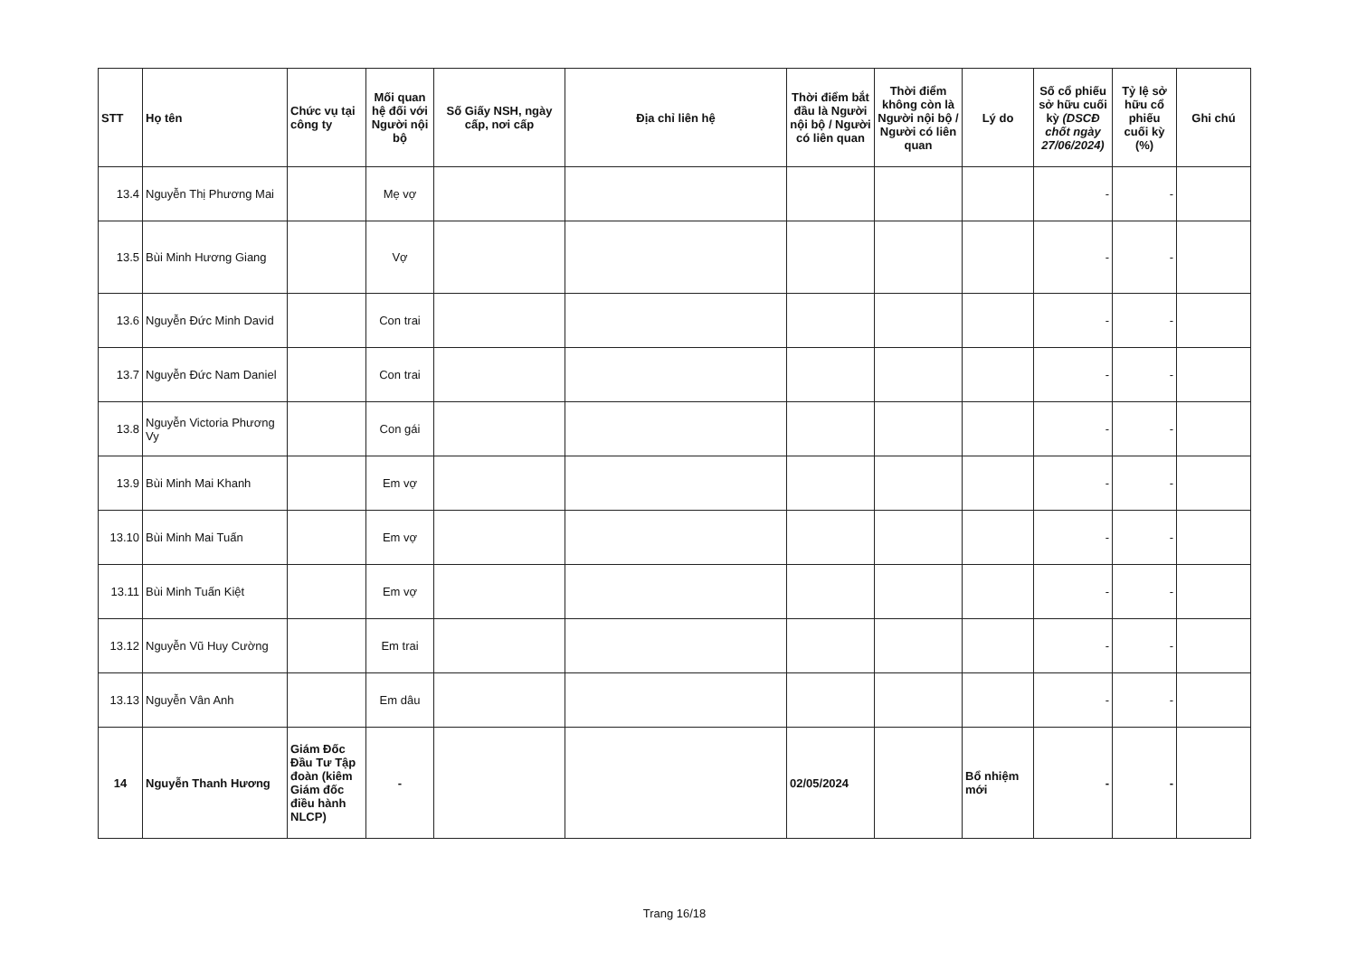| STT | Họ tên | Chức vụ tại công ty | Mối quan hệ đối với Người nội bộ | Số Giấy NSH, ngày cấp, nơi cấp | Địa chỉ liên hệ | Thời điểm bắt đầu là Người nội bộ / Người có liên quan | Thời điểm không còn là Người nội bộ / Người có liên quan | Lý do | Số cổ phiếu sở hữu cuối kỳ (DSCĐ chốt ngày 27/06/2024) | Tỷ lệ sở hữu cổ phiếu cuối kỳ (%) | Ghi chú |
| --- | --- | --- | --- | --- | --- | --- | --- | --- | --- | --- | --- |
| 13.4 | Nguyễn Thị Phương Mai | | Mẹ vợ | | | | | | - | - | |
| 13.5 | Bùi Minh Hương Giang | | Vợ | | | | | | - | - | |
| 13.6 | Nguyễn Đức Minh David | | Con trai | | | | | | - | - | |
| 13.7 | Nguyễn Đức Nam Daniel | | Con trai | | | | | | - | - | |
| 13.8 | Nguyễn Victoria Phương Vy | | Con gái | | | | | | - | - | |
| 13.9 | Bùi Minh Mai Khanh | | Em vợ | | | | | | - | - | |
| 13.10 | Bùi Minh Mai Tuấn | | Em vợ | | | | | | - | - | |
| 13.11 | Bùi Minh Tuấn Kiệt | | Em vợ | | | | | | - | - | |
| 13.12 | Nguyễn Vũ Huy Cường | | Em trai | | | | | | - | - | |
| 13.13 | Nguyễn Vân Anh | | Em dâu | | | | | | - | - | |
| 14 | Nguyễn Thanh Hương | Giám Đốc Đầu Tư Tập đoàn (kiêm Giám đốc điều hành NLCP) | - | | | 02/05/2024 | | Bổ nhiệm mới | - | - | |
Trang 16/18